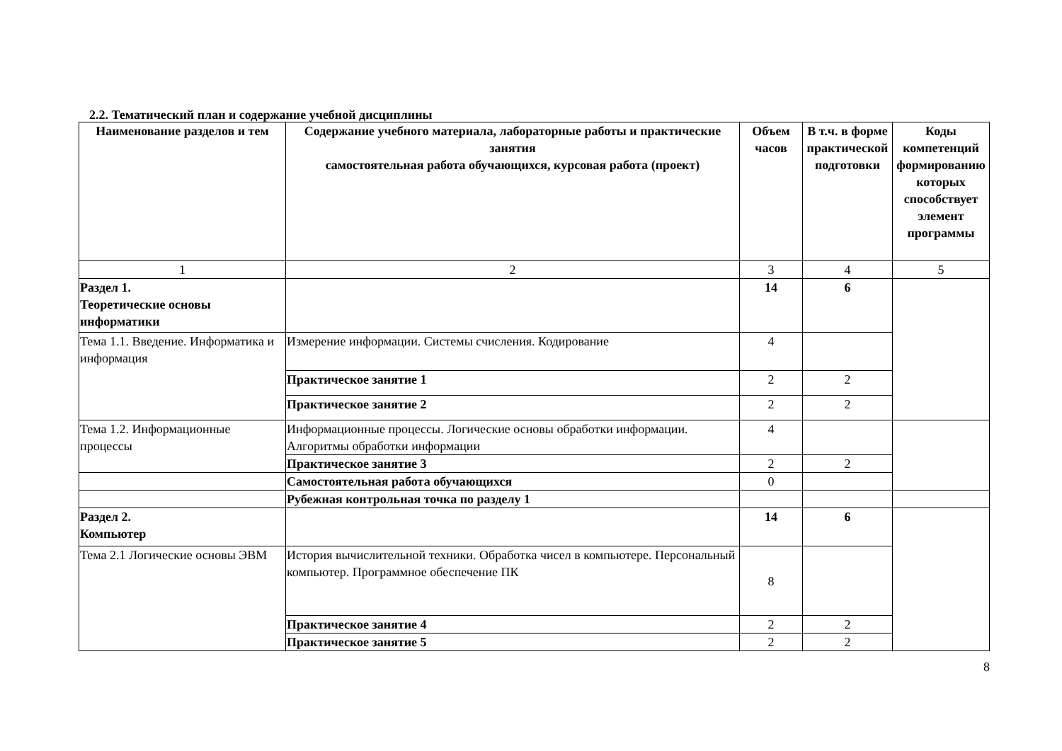2.2. Тематический план и содержание учебной дисциплины
| Наименование разделов и тем | Содержание учебного материала, лабораторные работы и практические занятия самостоятельная работа обучающихся, курсовая работа (проект) | Объем часов | В т.ч. в форме практической подготовки | Коды компетенций формированию которых способствует элемент программы |
| --- | --- | --- | --- | --- |
| 1 | 2 | 3 | 4 | 5 |
| Раздел 1. Теоретические основы информатики | | 14 | 6 | |
| Тема 1.1. Введение. Информатика и информация | Измерение информации. Системы счисления. Кодирование | 4 | | |
| | Практическое занятие 1 | 2 | 2 | |
| | Практическое занятие 2 | 2 | 2 | |
| Тема 1.2. Информационные процессы | Информационные процессы. Логические основы обработки информации. Алгоритмы обработки информации | 4 | | |
| | Практическое занятие 3 | 2 | 2 | |
| | Самостоятельная работа обучающихся | 0 | | |
| | Рубежная контрольная точка по разделу 1 | | | |
| Раздел 2. Компьютер | | 14 | 6 | |
| Тема 2.1 Логические основы ЭВМ | История вычислительной техники. Обработка чисел в компьютере. Персональный компьютер. Программное обеспечение ПК | 8 | | |
| | Практическое занятие 4 | 2 | 2 | |
| | Практическое занятие 5 | 2 | 2 | |
8